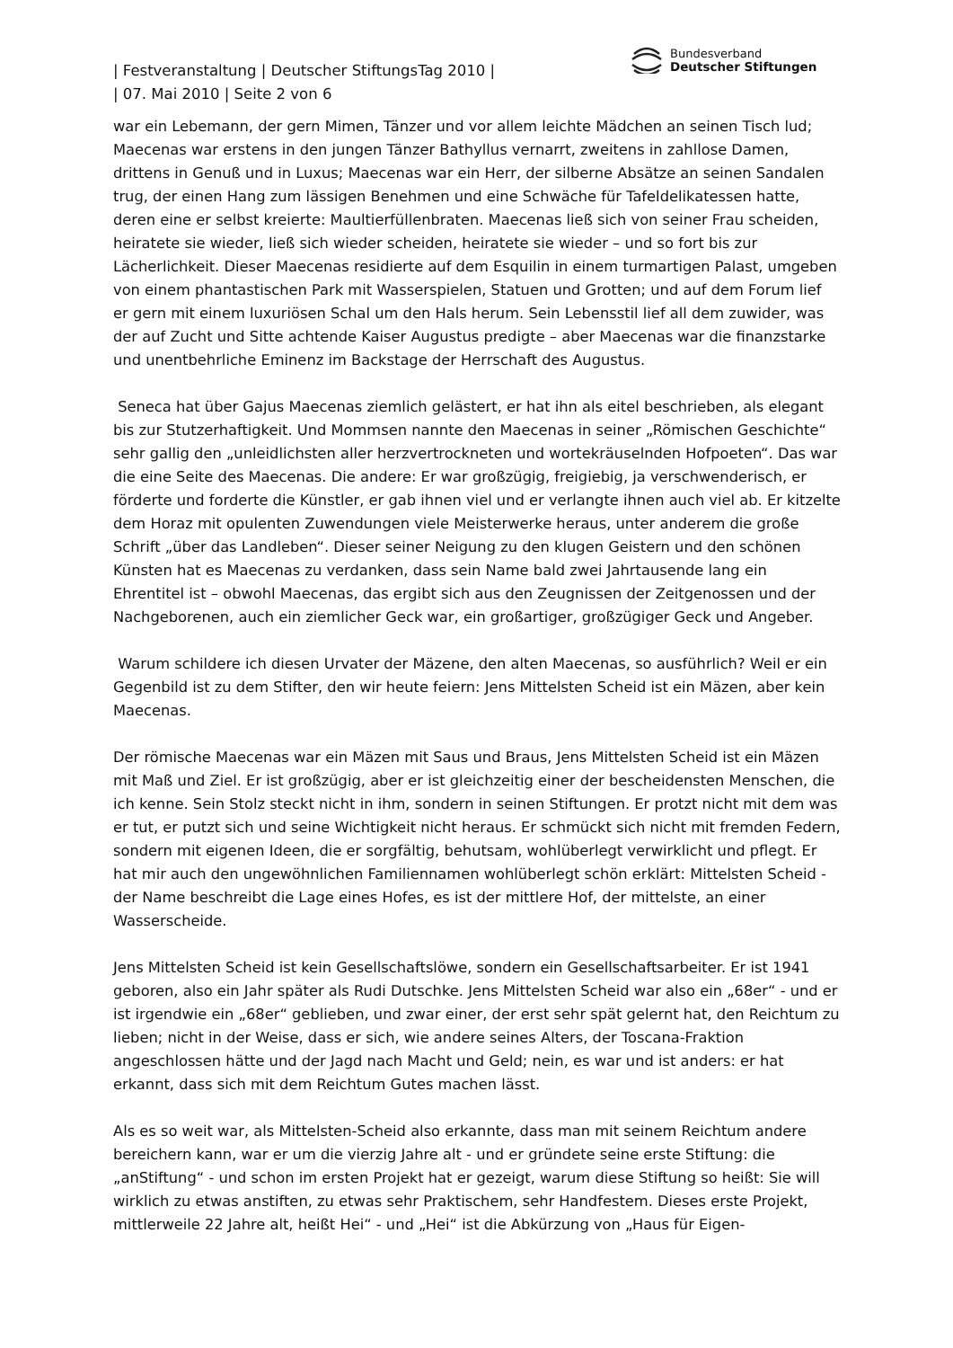| Festveranstaltung | Deutscher StiftungsTag 2010 |
| 07. Mai 2010 | Seite 2 von 6
Bundesverband
Deutscher Stiftungen
war ein Lebemann, der gern Mimen, Tänzer und vor allem leichte Mädchen an seinen Tisch lud; Maecenas war erstens in den jungen Tänzer Bathyllus vernarrt, zweitens in zahllose Damen, drittens in Genuß und in Luxus; Maecenas war ein Herr, der silberne Absätze an seinen Sandalen trug, der einen Hang zum lässigen Benehmen und eine Schwäche für Tafeldelikatessen hatte, deren eine er selbst kreierte: Maultierfüllenbraten. Maecenas ließ sich von seiner Frau scheiden, heiratete sie wieder, ließ sich wieder scheiden, heiratete sie wieder – und so fort bis zur Lächerlichkeit. Dieser Maecenas residierte auf dem Esquilin in einem turmartigen Palast, umgeben von einem phantastischen Park mit Wasserspielen, Statuen und Grotten; und auf dem Forum lief er gern mit einem luxuriösen Schal um den Hals herum. Sein Lebensstil lief all dem zuwider, was der auf Zucht und Sitte achtende Kaiser Augustus predigte – aber Maecenas war die finanzstarke und unentbehrliche Eminenz im Backstage der Herrschaft des Augustus.
Seneca hat über Gajus Maecenas ziemlich gelästert, er hat ihn als eitel beschrieben, als elegant bis zur Stutzerhaftigkeit. Und Mommsen nannte den Maecenas in seiner „Römischen Geschichte“ sehr gallig den „unleidlichsten aller herzvertrockneten und wortekräuselnden Hofpoeten“. Das war die eine Seite des Maecenas. Die andere: Er war großzügig, freigiebig, ja verschwenderisch, er förderte und forderte die Künstler, er gab ihnen viel und er verlangte ihnen auch viel ab. Er kitzelte dem Horaz mit opulenten Zuwendungen viele Meisterwerke heraus, unter anderem die große Schrift „über das Landleben“. Dieser seiner Neigung zu den klugen Geistern und den schönen Künsten hat es Maecenas zu verdanken, dass sein Name bald zwei Jahrtausende lang ein Ehrentitel ist – obwohl Maecenas, das ergibt sich aus den Zeugnissen der Zeitgenossen und der Nachgeborenen, auch ein ziemlicher Geck war, ein großartiger, großzügiger Geck und Angeber.
Warum schildere ich diesen Urvater der Mäzene, den alten Maecenas, so ausführlich? Weil er ein Gegenbild ist zu dem Stifter, den wir heute feiern: Jens Mittelsten Scheid ist ein Mäzen, aber kein Maecenas.
Der römische Maecenas war ein Mäzen mit Saus und Braus, Jens Mittelsten Scheid ist ein Mäzen mit Maß und Ziel. Er ist großzügig, aber er ist gleichzeitig einer der bescheidensten Menschen, die ich kenne. Sein Stolz steckt nicht in ihm, sondern in seinen Stiftungen. Er protzt nicht mit dem was er tut, er putzt sich und seine Wichtigkeit nicht heraus. Er schmückt sich nicht mit fremden Federn, sondern mit eigenen Ideen, die er sorgfältig, behutsam, wohlüberlegt verwirklicht und pflegt. Er hat mir auch den ungewöhnlichen Familiennamen wohlüberlegt schön erklärt: Mittelsten Scheid - der Name beschreibt die Lage eines Hofes, es ist der mittlere Hof, der mittelste, an einer Wasserscheide.
Jens Mittelsten Scheid ist kein Gesellschaftslöwe, sondern ein Gesellschaftsarbeiter. Er ist 1941 geboren, also ein Jahr später als Rudi Dutschke. Jens Mittelsten Scheid war also ein „68er“ - und er ist irgendwie ein „68er“ geblieben, und zwar einer, der erst sehr spät gelernt hat, den Reichtum zu lieben; nicht in der Weise, dass er sich, wie andere seines Alters, der Toscana-Fraktion angeschlossen hätte und der Jagd nach Macht und Geld; nein, es war und ist anders: er hat erkannt, dass sich mit dem Reichtum Gutes machen lässt.
Als es so weit war, als Mittelsten-Scheid also erkannte, dass man mit seinem Reichtum andere bereichern kann, war er um die vierzig Jahre alt - und er gründete seine erste Stiftung: die „anStiftung“ - und schon im ersten Projekt hat er gezeigt, warum diese Stiftung so heißt: Sie will wirklich zu etwas anstiften, zu etwas sehr Praktischem, sehr Handfestem. Dieses erste Projekt, mittlerweile 22 Jahre alt, heißt Hei“ - und „Hei“ ist die Abkürzung von „Haus für Eigen-